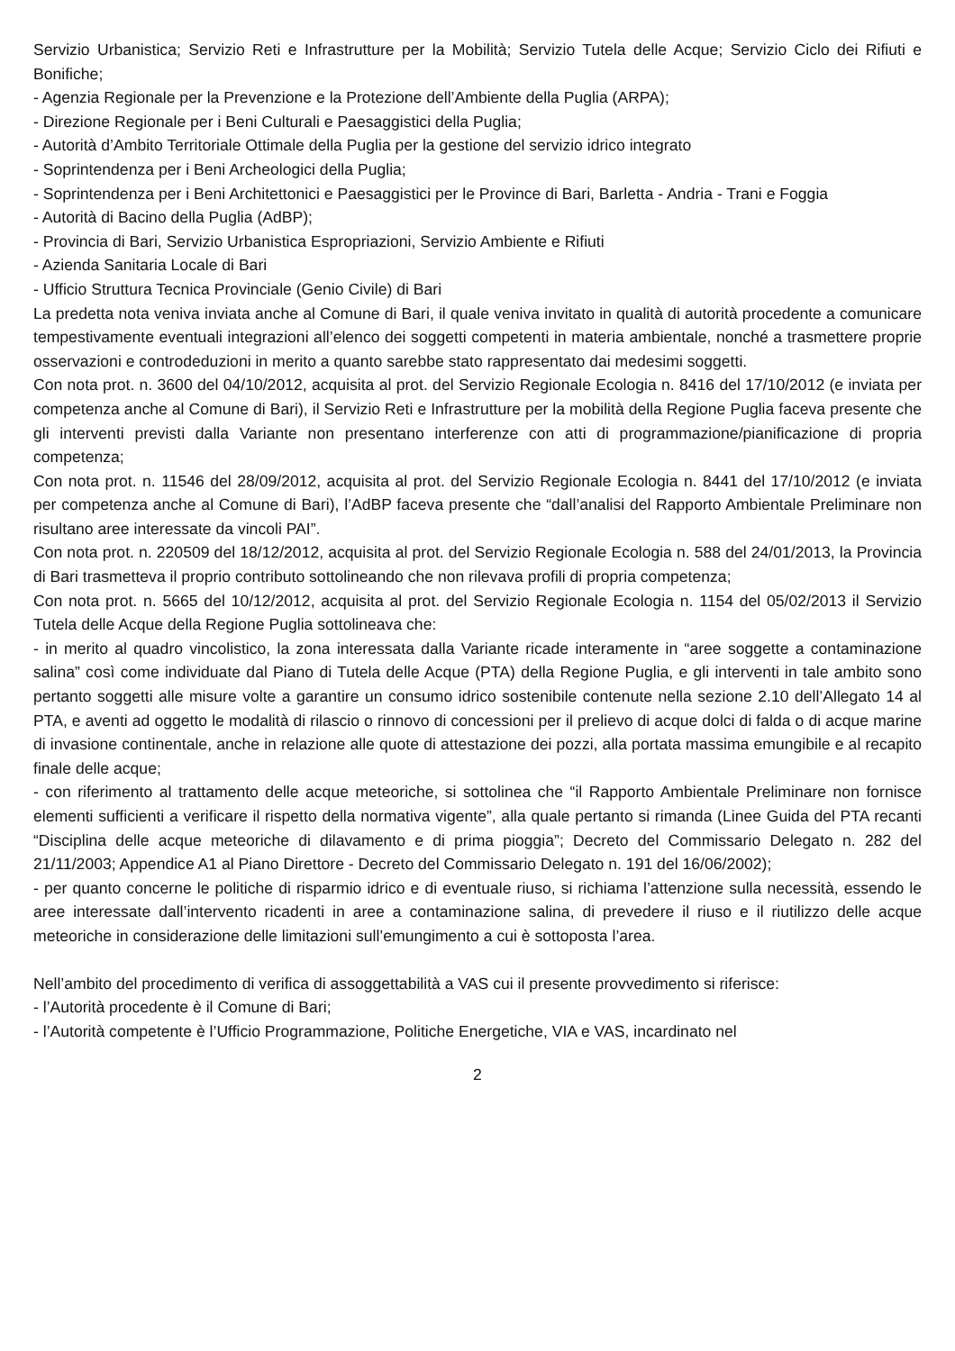Servizio Urbanistica; Servizio Reti e Infrastrutture per la Mobilità; Servizio Tutela delle Acque; Servizio Ciclo dei Rifiuti e Bonifiche;
- Agenzia Regionale per la Prevenzione e la Protezione dell’Ambiente della Puglia (ARPA);
- Direzione Regionale per i Beni Culturali e Paesaggistici della Puglia;
- Autorità d’Ambito Territoriale Ottimale della Puglia per la gestione del servizio idrico integrato
- Soprintendenza per i Beni Archeologici della Puglia;
- Soprintendenza per i Beni Architettonici e Paesaggistici per le Province di Bari, Barletta - Andria - Trani e Foggia
- Autorità di Bacino della Puglia (AdBP);
- Provincia di Bari, Servizio Urbanistica Espropriazioni, Servizio Ambiente e Rifiuti
- Azienda Sanitaria Locale di Bari
- Ufficio Struttura Tecnica Provinciale (Genio Civile) di Bari
La predetta nota veniva inviata anche al Comune di Bari, il quale veniva invitato in qualità di autorità procedente a comunicare tempestivamente eventuali integrazioni all’elenco dei soggetti competenti in materia ambientale, nonché a trasmettere proprie osservazioni e controdeduzioni in merito a quanto sarebbe stato rappresentato dai medesimi soggetti.
Con nota prot. n. 3600 del 04/10/2012, acquisita al prot. del Servizio Regionale Ecologia n. 8416 del 17/10/2012 (e inviata per competenza anche al Comune di Bari), il Servizio Reti e Infrastrutture per la mobilità della Regione Puglia faceva presente che gli interventi previsti dalla Variante non presentano interferenze con atti di programmazione/pianificazione di propria competenza;
Con nota prot. n. 11546 del 28/09/2012, acquisita al prot. del Servizio Regionale Ecologia n. 8441 del 17/10/2012 (e inviata per competenza anche al Comune di Bari), l’AdBP faceva presente che “dall’analisi del Rapporto Ambientale Preliminare non risultano aree interessate da vincoli PAI”.
Con nota prot. n. 220509 del 18/12/2012, acquisita al prot. del Servizio Regionale Ecologia n. 588 del 24/01/2013, la Provincia di Bari trasmetteva il proprio contributo sottolineando che non rilevava profili di propria competenza;
Con nota prot. n. 5665 del 10/12/2012, acquisita al prot. del Servizio Regionale Ecologia n. 1154 del 05/02/2013 il Servizio Tutela delle Acque della Regione Puglia sottolineava che:
- in merito al quadro vincolistico, la zona interessata dalla Variante ricade interamente in “aree soggette a contaminazione salina” così come individuate dal Piano di Tutela delle Acque (PTA) della Regione Puglia, e gli interventi in tale ambito sono pertanto soggetti alle misure volte a garantire un consumo idrico sostenibile contenute nella sezione 2.10 dell’Allegato 14 al PTA, e aventi ad oggetto le modalità di rilascio o rinnovo di concessioni per il prelievo di acque dolci di falda o di acque marine di invasione continentale, anche in relazione alle quote di attestazione dei pozzi, alla portata massima emungibile e al recapito finale delle acque;
- con riferimento al trattamento delle acque meteoriche, si sottolinea che “il Rapporto Ambientale Preliminare non fornisce elementi sufficienti a verificare il rispetto della normativa vigente”, alla quale pertanto si rimanda (Linee Guida del PTA recanti “Disciplina delle acque meteoriche di dilavamento e di prima pioggia”; Decreto del Commissario Delegato n. 282 del 21/11/2003; Appendice A1 al Piano Direttore - Decreto del Commissario Delegato n. 191 del 16/06/2002);
- per quanto concerne le politiche di risparmio idrico e di eventuale riuso, si richiama l’attenzione sulla necessità, essendo le aree interessate dall’intervento ricadenti in aree a contaminazione salina, di prevedere il riuso e il riutilizzo delle acque meteoriche in considerazione delle limitazioni sull’emungimento a cui è sottoposta l’area.
Nell’ambito del procedimento di verifica di assoggettabilità a VAS cui il presente provvedimento si riferisce:
- l’Autorità procedente è il Comune di Bari;
- l’Autorità competente è l’Ufficio Programmazione, Politiche Energetiche, VIA e VAS, incardinato nel
2